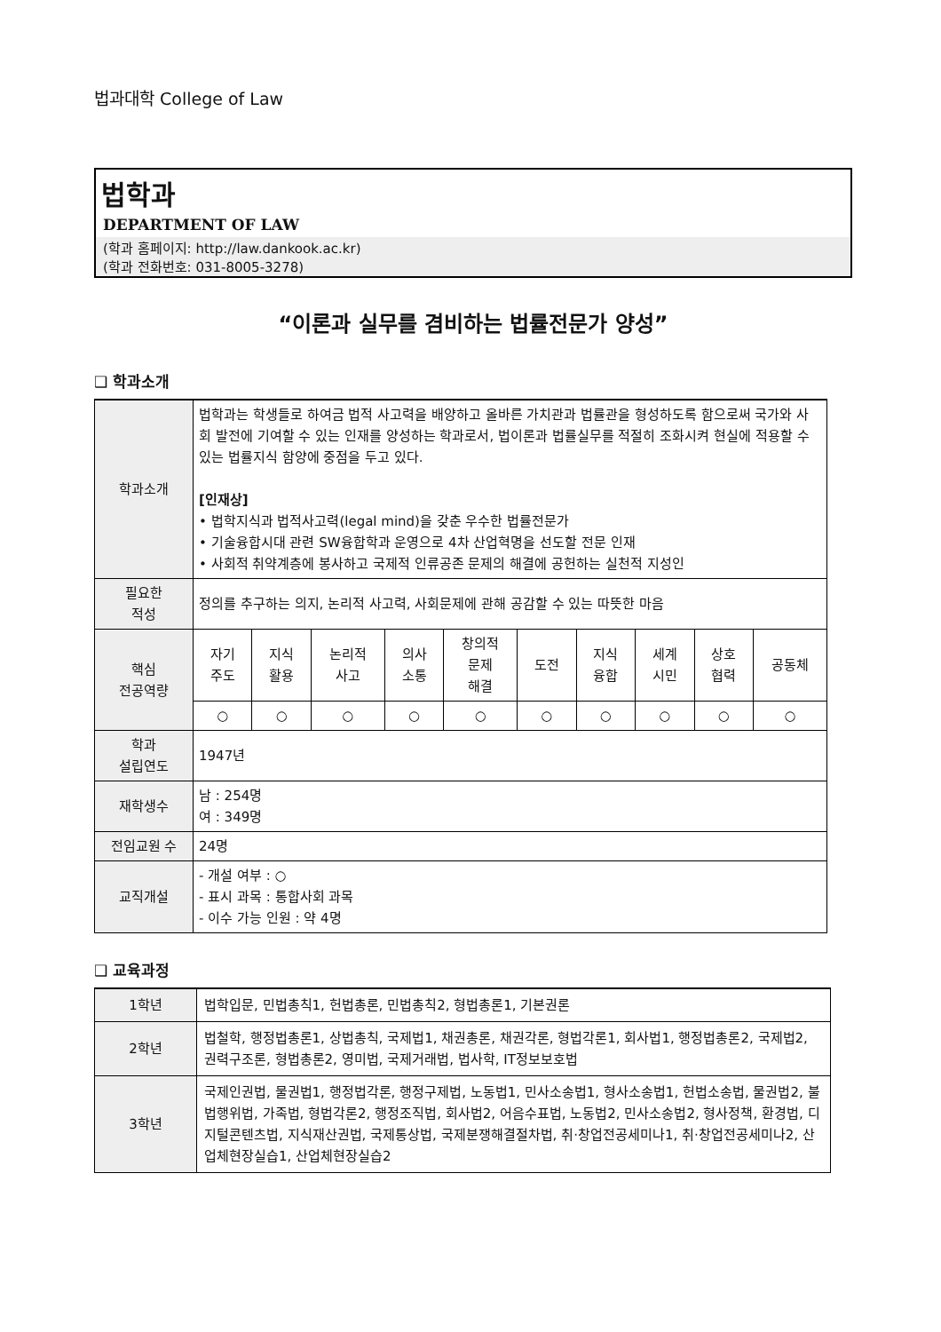법과대학 College of Law
법학과
DEPARTMENT OF LAW
(학과 홈페이지: http://law.dankook.ac.kr)
(학과 전화번호: 031-8005-3278)
“이론과 실무를 겸비하는 법률전문가 양성”
❑ 학과소개
| 학과소개 | 법학과는 학생들로 하여금 법적 사고력을 배양하고 올바른 가치관과 법률관을 형성하도록 함으로써 국가와 사회 발전에 기여할 수 있는 인재를 양성하는 학과로서, 법이론과 법률실무를 적절히 조화시켜 현실에 적용할 수 있는 법률지식 함양에 중점을 두고 있다. [인재상] • 법학지식과 법적사고력(legal mind)을 갖춘 우수한 법률전문가 • 기술융합시대 관련 SW융합학과 운영으로 4차 산업혁명을 선도할 전문 인재 • 사회적 취약계층에 봉사하고 국제적 인류공존 문제의 해결에 공헌하는 실천적 지성인 | | | | | | | | | |
| 필요한 적성 | 정의를 추구하는 의지, 논리적 사고력, 사회문제에 관해 공감할 수 있는 따뜻한 마음 | | | | | | | | | |
| 핵심 전공역량 | 자기 주도 | 지식 활용 | 논리적 사고 | 의사 소통 | 창의적 문제 해결 | 도전 | 지식 융합 | 세계 시민 | 상호 협력 | 공동체 |
| | ○ | ○ | ○ | ○ | ○ | ○ | ○ | ○ | ○ | ○ |
| 학과 설립연도 | 1947년 | | | | | | | | | |
| 재학생수 | 남 : 254명 여 : 349명 | | | | | | | | | |
| 전임교원 수 | 24명 | | | | | | | | | |
| 교직개설 | - 개설 여부 : ○ - 표시 과목 : 통합사회 과목 - 이수 가능 인원 : 약 4명 | | | | | | | | | |
❑ 교육과정
| 1학년 | 법학입문, 민법총칙1, 헌법총론, 민법총칙2, 형법총론1, 기본권론 |
| 2학년 | 법철학, 행정법총론1, 상법총칙, 국제법1, 채권총론, 채권각론, 형법각론1, 회사법1, 행정법총론2, 국제법2, 권력구조론, 형법총론2, 영미법, 국제거래법, 법사학, IT정보보호법 |
| 3학년 | 국제인권법, 물권법1, 행정법각론, 행정구제법, 노동법1, 민사소송법1, 형사소송법1, 헌법소송법, 물권법2, 불법행위법, 가족법, 형법각론2, 행정조직법, 회사법2, 어음수표법, 노동법2, 민사소송법2, 형사정책, 환경법, 디지털콘텐츠법, 지식재산권법, 국제통상법, 국제분쟁해결절차법, 취·창업전공세미나1, 취·창업전공세미나2, 산업체현장실습1, 산업체현장실습2 |